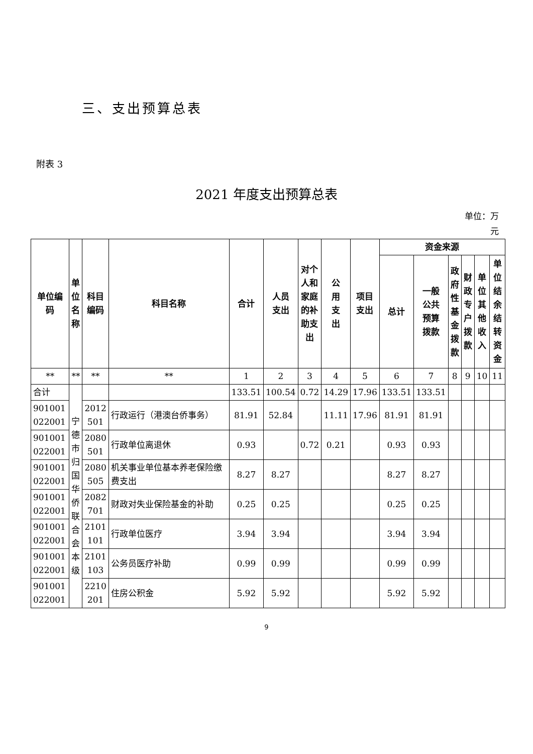三、支出预算总表
附表 3
2021 年度支出预算总表
单位：万
元
| 单位编码 | 单 位 名 称 | 科目 编码 | 科目名称 | 合计 | 人员 支出 | 对个 人和 家庭 的补 助支 出 | 公 用 支 出 | 项目 支出 | 资金来源 | | | | | |
| --- | --- | --- | --- | --- | --- | --- | --- | --- | --- | --- | --- | --- | --- | --- |
| | | | | | | | | | 总计 | 一般 公共 预算 拨款 | 政 府 性 基 金 拨 款 | 财 政 专 户 拨 款 | 单 位 其 他 收 入 | 单 位 结 余 结 转 资 金 |
| ** | ** | ** | ** | 1 | 2 | 3 | 4 | 5 | 6 | 7 | 8 | 9 | 10 | 11 |
| 合计 | 宁 德 市 归 国 华 侨 联 合 会 本 级 | | | 133.51 | 100.54 | 0.72 | 14.29 | 17.96 | 133.51 | 133.51 | | | | |
| 901001 022001 | | 2012 501 | 行政运行（港澳台侨事务） | 81.91 | 52.84 | | 11.11 | 17.96 | 81.91 | 81.91 | | | | |
| 901001 022001 | | 2080 501 | 行政单位离退休 | 0.93 | | 0.72 | 0.21 | | 0.93 | 0.93 | | | | |
| 901001 022001 | | 2080 505 | 机关事业单位基本养老保险缴费支出 | 8.27 | 8.27 | | | | 8.27 | 8.27 | | | | |
| 901001 022001 | | 2082 701 | 财政对失业保险基金的补助 | 0.25 | 0.25 | | | | 0.25 | 0.25 | | | | |
| 901001 022001 | | 2101 101 | 行政单位医疗 | 3.94 | 3.94 | | | | 3.94 | 3.94 | | | | |
| 901001 022001 | | 2101 103 | 公务员医疗补助 | 0.99 | 0.99 | | | | 0.99 | 0.99 | | | | |
| 901001 022001 | | 2210 201 | 住房公积金 | 5.92 | 5.92 | | | | 5.92 | 5.92 | | | | |
9